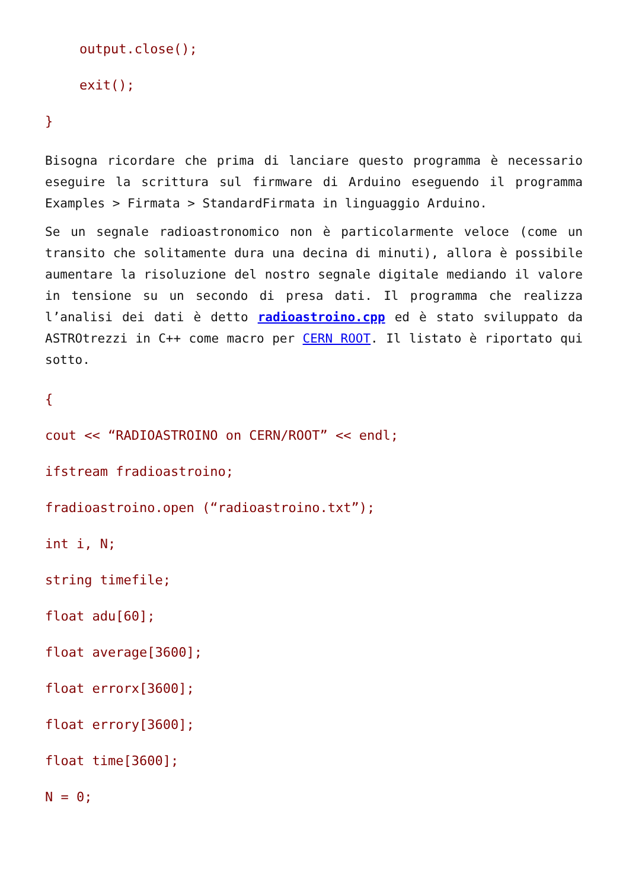output.close();
exit();
}
Bisogna ricordare che prima di lanciare questo programma è necessario eseguire la scrittura sul firmware di Arduino eseguendo il programma Examples > Firmata > StandardFirmata in linguaggio Arduino.
Se un segnale radioastronomico non è particolarmente veloce (come un transito che solitamente dura una decina di minuti), allora è possibile aumentare la risoluzione del nostro segnale digitale mediando il valore in tensione su un secondo di presa dati. Il programma che realizza l’analisi dei dati è detto radioastroino.cpp ed è stato sviluppato da ASTROtrezzi in C++ come macro per CERN ROOT. Il listato è riportato qui sotto.
{
cout << “RADIOASTROINO on CERN/ROOT” << endl;
ifstream fradioastroino;
fradioastroino.open (“radioastroino.txt”);
int i, N;
string timefile;
float adu[60];
float average[3600];
float errorx[3600];
float errory[3600];
float time[3600];
N = 0;